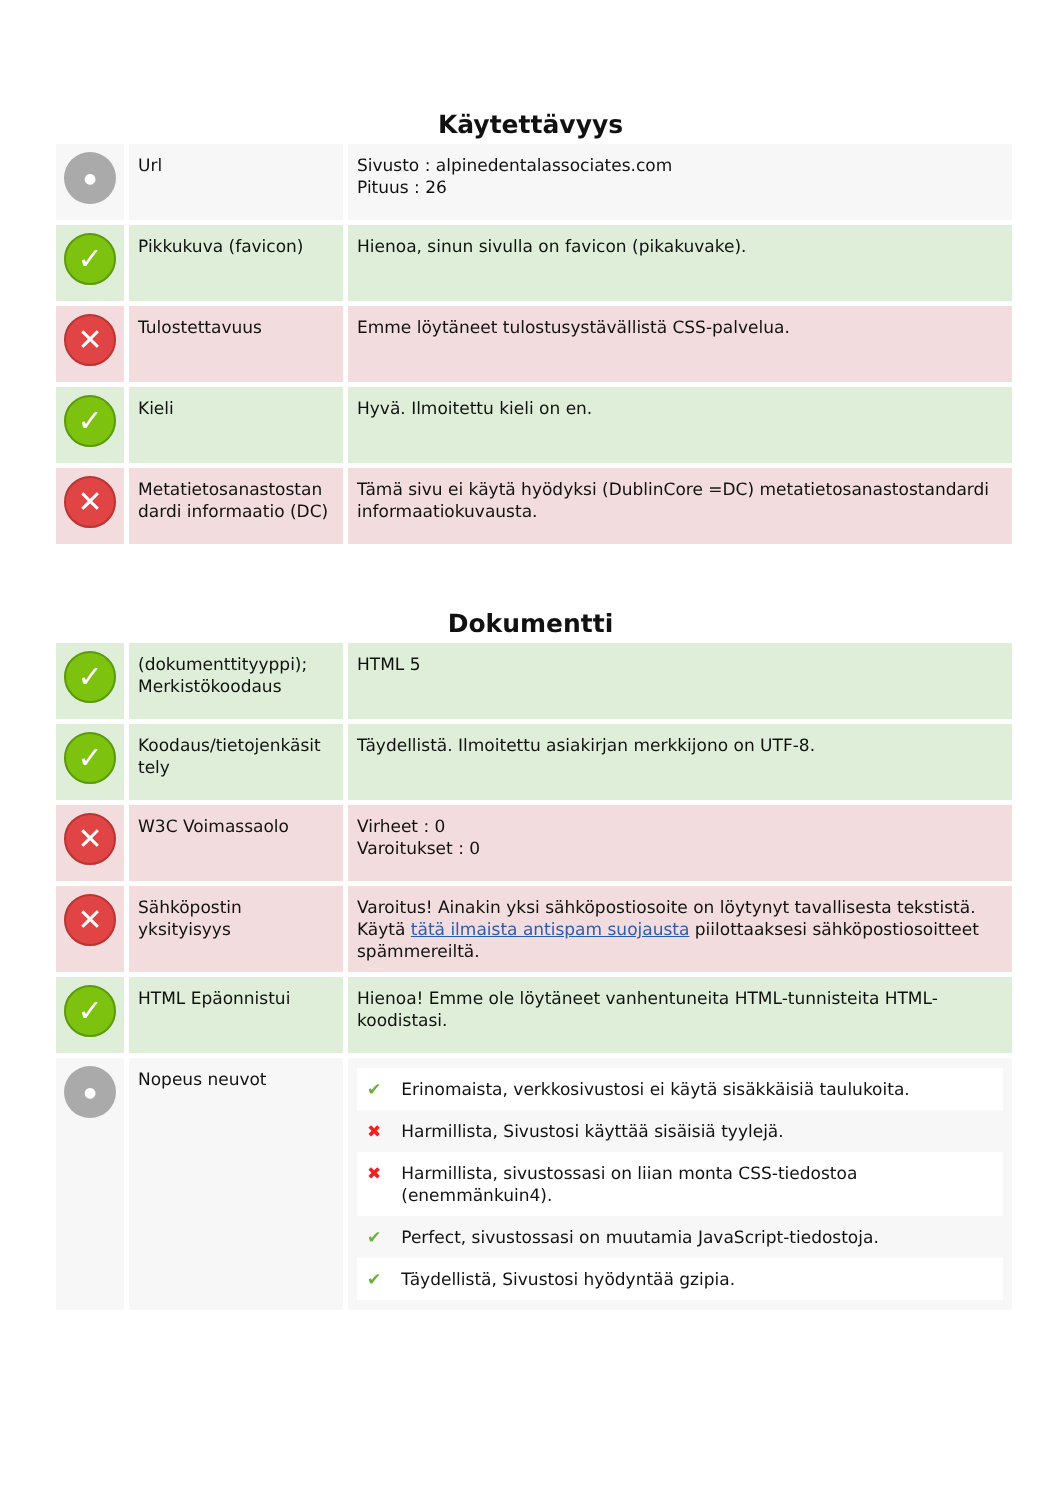Käytettävyys
| ● | Url | Sivusto : alpinedentalassociates.com Pituus : 26 |
| ✓ | Pikkukuva (favicon) | Hienoa, sinun sivulla on favicon (pikakuvake). |
| ✕ | Tulostettavuus | Emme löytäneet tulostusystävällistä CSS-palvelua. |
| ✓ | Kieli | Hyvä. Ilmoitettu kieli on en. |
| ✕ | Metatietosanastostan dardi informaatio (DC) | Tämä sivu ei käytä hyödyksi (DublinCore =DC) metatietosanastostandardi informaatiokuvausta. |
Dokumentti
| ✓ | (dokumenttityyppi); Merkistökoodaus | HTML 5 |
| ✓ | Koodaus/tietojenkäsit tely | Täydellistä. Ilmoitettu asiakirjan merkkijono on UTF-8. |
| ✕ | W3C Voimassaolo | Virheet : 0 Varoitukset : 0 |
| ✕ | Sähköpostin yksityisyys | Varoitus! Ainakin yksi sähköpostiosoite on löytynyt tavallisesta tekstistä. Käytä tätä ilmaista antispam suojausta piilottaaksesi sähköpostiosoitteet spämmereiltä. |
| ✓ | HTML Epäonnistui | Hienoa! Emme ole löytäneet vanhentuneita HTML-tunnisteita HTML-koodistasi. |
| ● | Nopeus neuvot | / ✔ / Erinomaista, verkkosivustosi ei käytä sisäkkäisiä taulukoita. / / ✖ / Harmillista, Sivustosi käyttää sisäisiä tyylejä. / / ✖ / Harmillista, sivustossasi on liian monta CSS-tiedostoa (enemmänkuin4). / / ✔ / Perfect, sivustossasi on muutamia JavaScript-tiedostoja. / / ✔ / Täydellistä, Sivustosi hyödyntää gzipia. / |